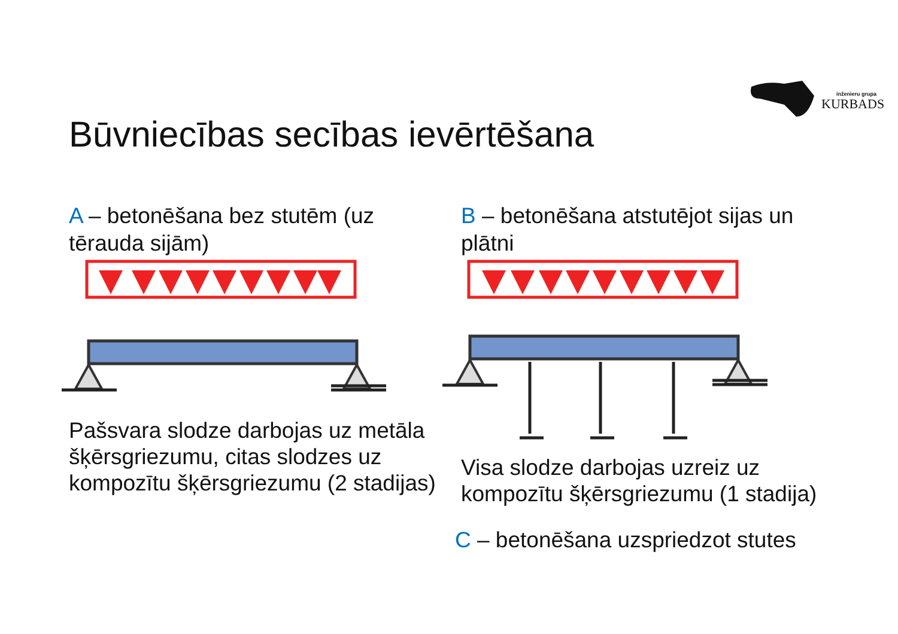inženieru grupa
KURBADS
Būvniecības secības ievērtēšana
A – betonēšana bez stutēm (uz tērauda sijām)
B – betonēšana atstutējot sijas un plātni
Pašsvara slodze darbojas uz metāla šķērsgriezumu, citas slodzes uz kompozītu šķērsgriezumu (2 stadijas)
Visa slodze darbojas uzreiz uz kompozītu šķērsgriezumu (1 stadija)
C – betonēšana uzspriedzot stutes